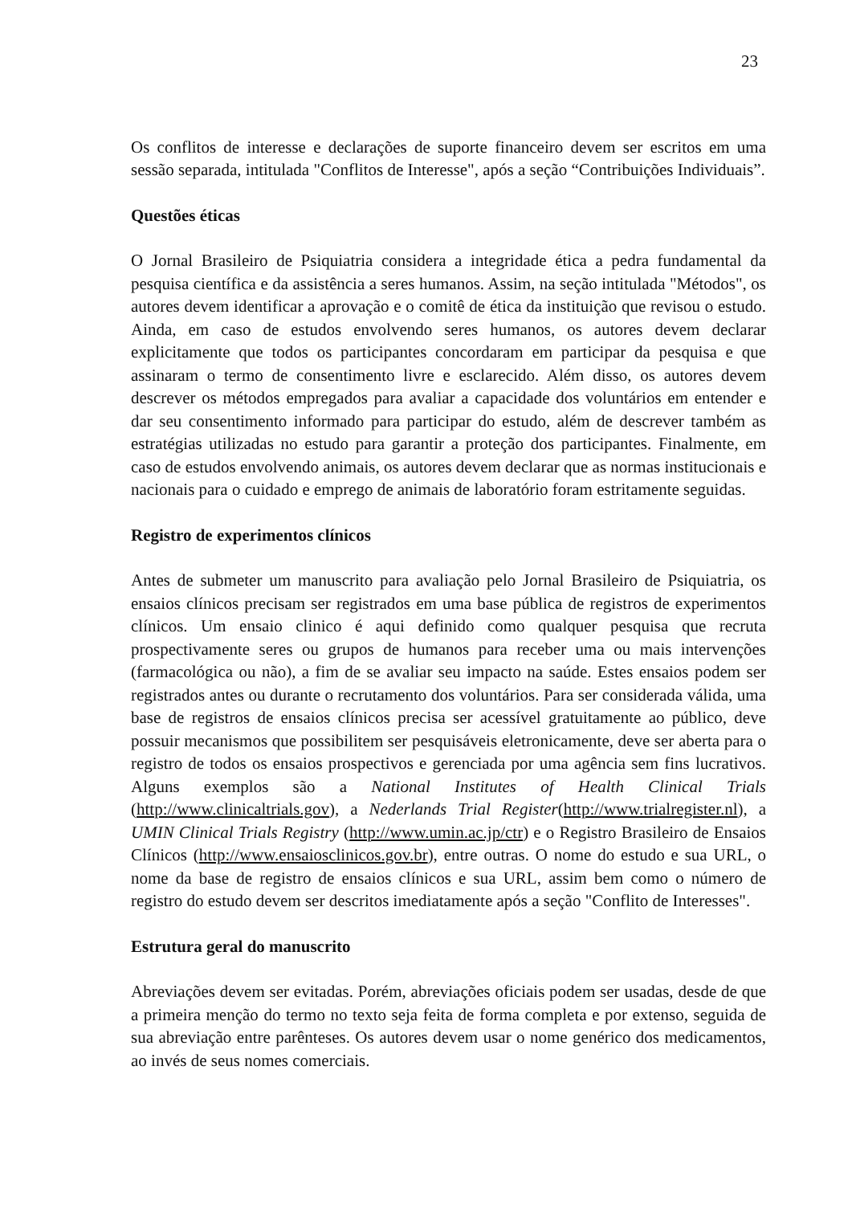23
Os conflitos de interesse e declarações de suporte financeiro devem ser escritos em uma sessão separada, intitulada "Conflitos de Interesse", após a seção “Contribuições Individuais”.
Questões éticas
O Jornal Brasileiro de Psiquiatria considera a integridade ética a pedra fundamental da pesquisa científica e da assistência a seres humanos. Assim, na seção intitulada "Métodos", os autores devem identificar a aprovação e o comitê de ética da instituição que revisou o estudo. Ainda, em caso de estudos envolvendo seres humanos, os autores devem declarar explicitamente que todos os participantes concordaram em participar da pesquisa e que assinaram o termo de consentimento livre e esclarecido. Além disso, os autores devem descrever os métodos empregados para avaliar a capacidade dos voluntários em entender e dar seu consentimento informado para participar do estudo, além de descrever também as estratégias utilizadas no estudo para garantir a proteção dos participantes. Finalmente, em caso de estudos envolvendo animais, os autores devem declarar que as normas institucionais e nacionais para o cuidado e emprego de animais de laboratório foram estritamente seguidas.
Registro de experimentos clínicos
Antes de submeter um manuscrito para avaliação pelo Jornal Brasileiro de Psiquiatria, os ensaios clínicos precisam ser registrados em uma base pública de registros de experimentos clínicos. Um ensaio clinico é aqui definido como qualquer pesquisa que recruta prospectivamente seres ou grupos de humanos para receber uma ou mais intervenções (farmacológica ou não), a fim de se avaliar seu impacto na saúde. Estes ensaios podem ser registrados antes ou durante o recrutamento dos voluntários. Para ser considerada válida, uma base de registros de ensaios clínicos precisa ser acessível gratuitamente ao público, deve possuir mecanismos que possibilitem ser pesquisáveis eletronicamente, deve ser aberta para o registro de todos os ensaios prospectivos e gerenciada por uma agência sem fins lucrativos. Alguns exemplos são a National Institutes of Health Clinical Trials (http://www.clinicaltrials.gov), a Nederlands Trial Register(http://www.trialregister.nl), a UMIN Clinical Trials Registry (http://www.umin.ac.jp/ctr) e o Registro Brasileiro de Ensaios Clínicos (http://www.ensaiosclinicos.gov.br), entre outras. O nome do estudo e sua URL, o nome da base de registro de ensaios clínicos e sua URL, assim bem como o número de registro do estudo devem ser descritos imediatamente após a seção "Conflito de Interesses".
Estrutura geral do manuscrito
Abreviações devem ser evitadas. Porém, abreviações oficiais podem ser usadas, desde de que a primeira menção do termo no texto seja feita de forma completa e por extenso, seguida de sua abreviação entre parênteses. Os autores devem usar o nome genérico dos medicamentos, ao invés de seus nomes comerciais.